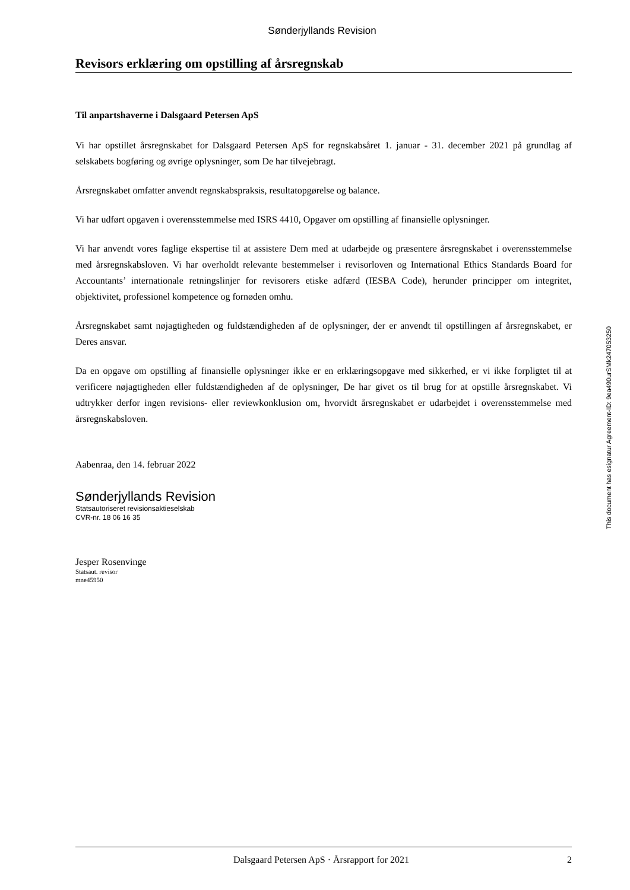Sønderjyllands Revision
Revisors erklæring om opstilling af årsregnskab
Til anpartshaverne i Dalsgaard Petersen ApS
Vi har opstillet årsregnskabet for Dalsgaard Petersen ApS for regnskabsåret 1. januar - 31. december 2021 på grundlag af selskabets bogføring og øvrige oplysninger, som De har tilvejebragt.
Årsregnskabet omfatter anvendt regnskabspraksis, resultatopgørelse og balance.
Vi har udført opgaven i overensstemmelse med ISRS 4410, Opgaver om opstilling af finansielle oplysninger.
Vi har anvendt vores faglige ekspertise til at assistere Dem med at udarbejde og præsentere årsregnskabet i overensstemmelse med årsregnskabsloven. Vi har overholdt relevante bestemmelser i revisorloven og International Ethics Standards Board for Accountants’ internationale retningslinjer for revisorers etiske adfærd (IESBA Code), herunder principper om integritet, objektivitet, professionel kompetence og fornøden omhu.
Årsregnskabet samt nøjagtigheden og fuldstændigheden af de oplysninger, der er anvendt til opstillingen af årsregnskabet, er Deres ansvar.
Da en opgave om opstilling af finansielle oplysninger ikke er en erklæringsopgave med sikkerhed, er vi ikke forpligtet til at verificere nøjagtigheden eller fuldstændigheden af de oplysninger, De har givet os til brug for at opstille årsregnskabet. Vi udtrykker derfor ingen revisions- eller reviewkonklusion om, hvorvidt årsregnskabet er udarbejdet i overensstemmelse med årsregnskabsloven.
Aabenraa, den 14. februar 2022
Sønderjyllands Revision
Statsautoriseret revisionsaktieselskab
CVR-nr. 18 06 16 35
Jesper Rosenvinge
Statsaut. revisor
mne45950
This document has esignatur Agreement-ID: 9ea490urSMk247053250
Dalsgaard Petersen ApS · Årsrapport for 2021 2